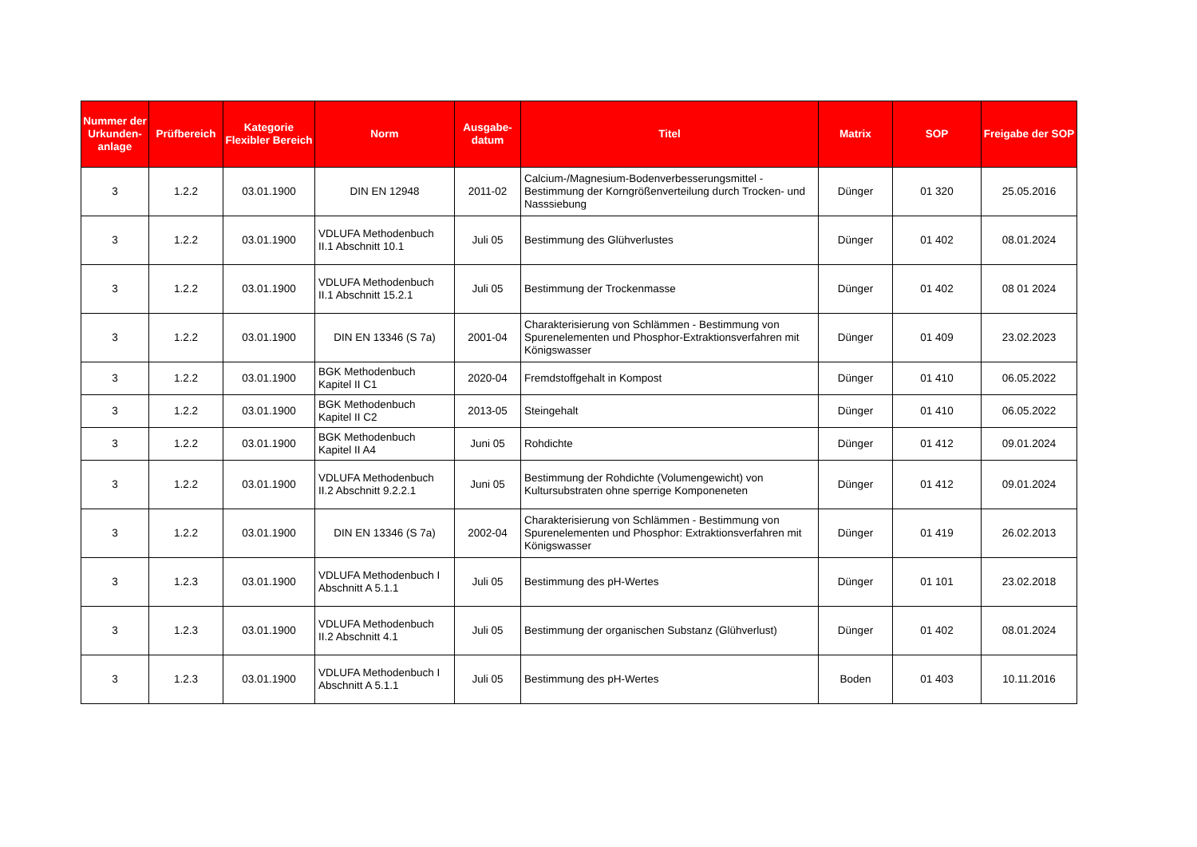| Nummer der Urkunden-anlage | Prüfbereich | Kategorie Flexibler Bereich | Norm | Ausgabe-datum | Titel | Matrix | SOP | Freigabe der SOP |
| --- | --- | --- | --- | --- | --- | --- | --- | --- |
| 3 | 1.2.2 | 03.01.1900 | DIN EN 12948 | 2011-02 | Calcium-/Magnesium-Bodenverbesserungsmittel - Bestimmung der Korngrößenverteilung durch Trocken- und Nasssiebung | Dünger | 01 320 | 25.05.2016 |
| 3 | 1.2.2 | 03.01.1900 | VDLUFA Methodenbuch II.1 Abschnitt 10.1 | Juli 05 | Bestimmung des Glühverlustes | Dünger | 01 402 | 08.01.2024 |
| 3 | 1.2.2 | 03.01.1900 | VDLUFA Methodenbuch II.1 Abschnitt 15.2.1 | Juli 05 | Bestimmung der Trockenmasse | Dünger | 01 402 | 08 01 2024 |
| 3 | 1.2.2 | 03.01.1900 | DIN EN 13346 (S 7a) | 2001-04 | Charakterisierung von Schlämmen - Bestimmung von Spurenelementen und Phosphor-Extraktionsverfahren mit Königswasser | Dünger | 01 409 | 23.02.2023 |
| 3 | 1.2.2 | 03.01.1900 | BGK Methodenbuch Kapitel II C1 | 2020-04 | Fremdstoffgehalt in Kompost | Dünger | 01 410 | 06.05.2022 |
| 3 | 1.2.2 | 03.01.1900 | BGK Methodenbuch Kapitel II C2 | 2013-05 | Steingehalt | Dünger | 01 410 | 06.05.2022 |
| 3 | 1.2.2 | 03.01.1900 | BGK Methodenbuch Kapitel II A4 | Juni 05 | Rohdichte | Dünger | 01 412 | 09.01.2024 |
| 3 | 1.2.2 | 03.01.1900 | VDLUFA Methodenbuch II.2 Abschnitt 9.2.2.1 | Juni 05 | Bestimmung der Rohdichte (Volumengewicht) von Kultursubstraten ohne sperrige Komponeneten | Dünger | 01 412 | 09.01.2024 |
| 3 | 1.2.2 | 03.01.1900 | DIN EN 13346 (S 7a) | 2002-04 | Charakterisierung von Schlämmen - Bestimmung von Spurenelementen und Phosphor: Extraktionsverfahren mit Königswasser | Dünger | 01 419 | 26.02.2013 |
| 3 | 1.2.3 | 03.01.1900 | VDLUFA Methodenbuch I Abschnitt A 5.1.1 | Juli 05 | Bestimmung des pH-Wertes | Dünger | 01 101 | 23.02.2018 |
| 3 | 1.2.3 | 03.01.1900 | VDLUFA Methodenbuch II.2 Abschnitt 4.1 | Juli 05 | Bestimmung der organischen Substanz (Glühverlust) | Dünger | 01 402 | 08.01.2024 |
| 3 | 1.2.3 | 03.01.1900 | VDLUFA Methodenbuch I Abschnitt A 5.1.1 | Juli 05 | Bestimmung des pH-Wertes | Boden | 01 403 | 10.11.2016 |